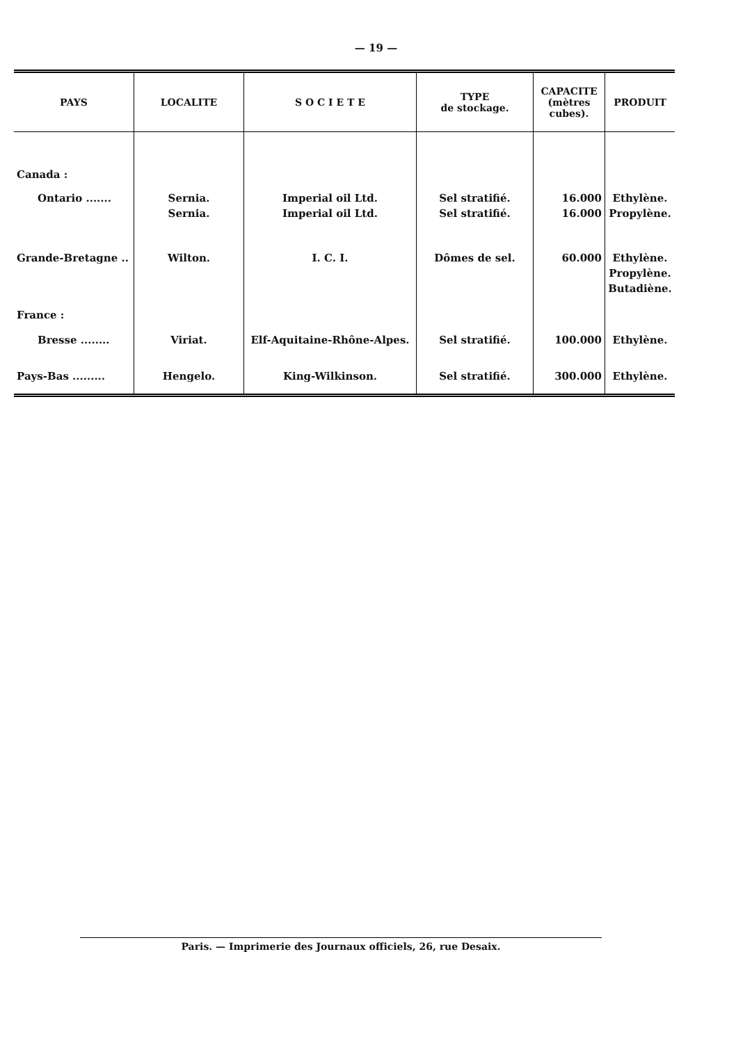— 19 —
| PAYS | LOCALITE | S O C I E T E | TYPE de stockage. | CAPACITE (mètres cubes). | PRODUIT |
| --- | --- | --- | --- | --- | --- |
| Canada : | | | | | |
| Ontario ....... | Sernia. Sernia. | Imperial oil Ltd. Imperial oil Ltd. | Sel stratifié. Sel stratifié. | 16.000 16.000 | Ethylène. Propylène. |
| Grande-Bretagne .. | Wilton. | I. C. I. | Dômes de sel. | 60.000 | Ethylène. Propylène. Butadiène. |
| France : | | | | | |
| Bresse ........ | Viriat. | Elf-Aquitaine-Rhône-Alpes. | Sel stratifié. | 100.000 | Ethylène. |
| Pays-Bas ......... | Hengelo. | King-Wilkinson. | Sel stratifié. | 300.000 | Ethylène. |
Paris. — Imprimerie des Journaux officiels, 26, rue Desaix.